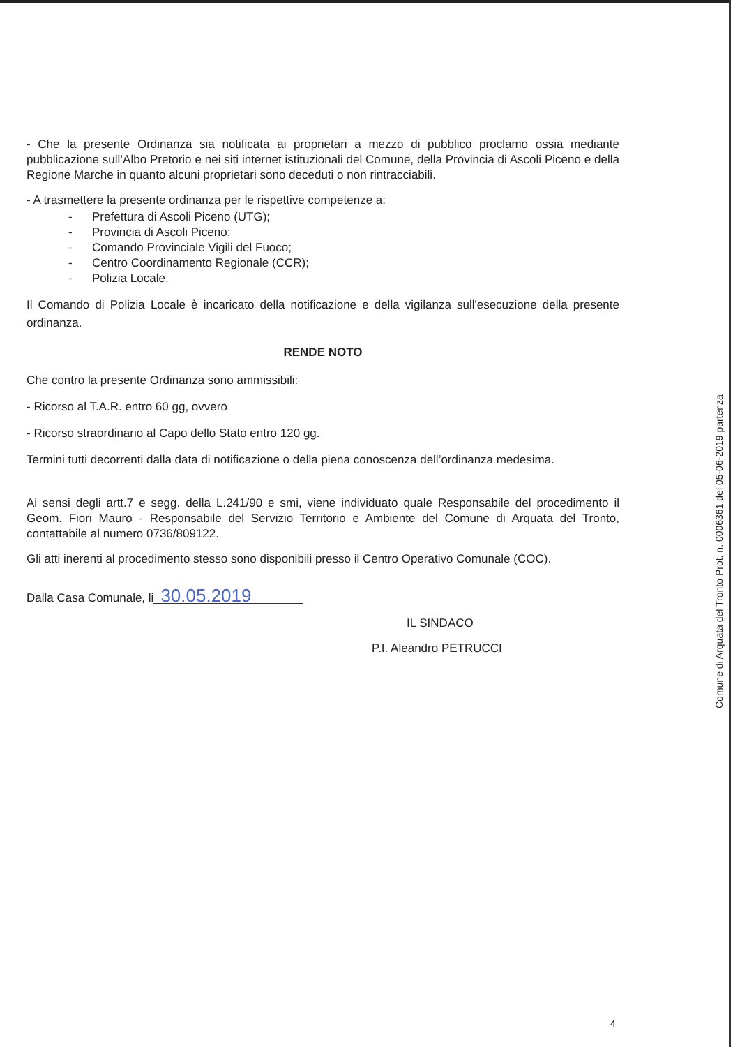- Che la presente Ordinanza sia notificata ai proprietari a mezzo di pubblico proclamo ossia mediante pubblicazione sull’Albo Pretorio e nei siti internet istituzionali del Comune, della Provincia di Ascoli Piceno e della Regione Marche in quanto alcuni proprietari sono deceduti o non rintracciabili.
- A trasmettere la presente ordinanza per le rispettive competenze a:
- Prefettura di Ascoli Piceno (UTG);
- Provincia di Ascoli Piceno;
- Comando Provinciale Vigili del Fuoco;
- Centro Coordinamento Regionale (CCR);
- Polizia Locale.
Il Comando di Polizia Locale è incaricato della notificazione e della vigilanza sull'esecuzione della presente ordinanza.
RENDE NOTO
Che contro la presente Ordinanza sono ammissibili:
- Ricorso al T.A.R. entro 60 gg, ovvero
- Ricorso straordinario al Capo dello Stato entro 120 gg.
Termini tutti decorrenti dalla data di notificazione o della piena conoscenza dell’ordinanza medesima.
Ai sensi degli artt.7 e segg. della L.241/90 e smi, viene individuato quale Responsabile del procedimento il Geom. Fiori Mauro - Responsabile del Servizio Territorio e Ambiente del Comune di Arquata del Tronto, contattabile al numero 0736/809122.
Gli atti inerenti al procedimento stesso sono disponibili presso il Centro Operativo Comunale (COC).
Dalla Casa Comunale, li 30.05.2019
IL SINDACO
P.I. Aleandro PETRUCCI
Comune di Arquata del Tronto Prot. n. 0006361 del 05-06-2019 partenza
4